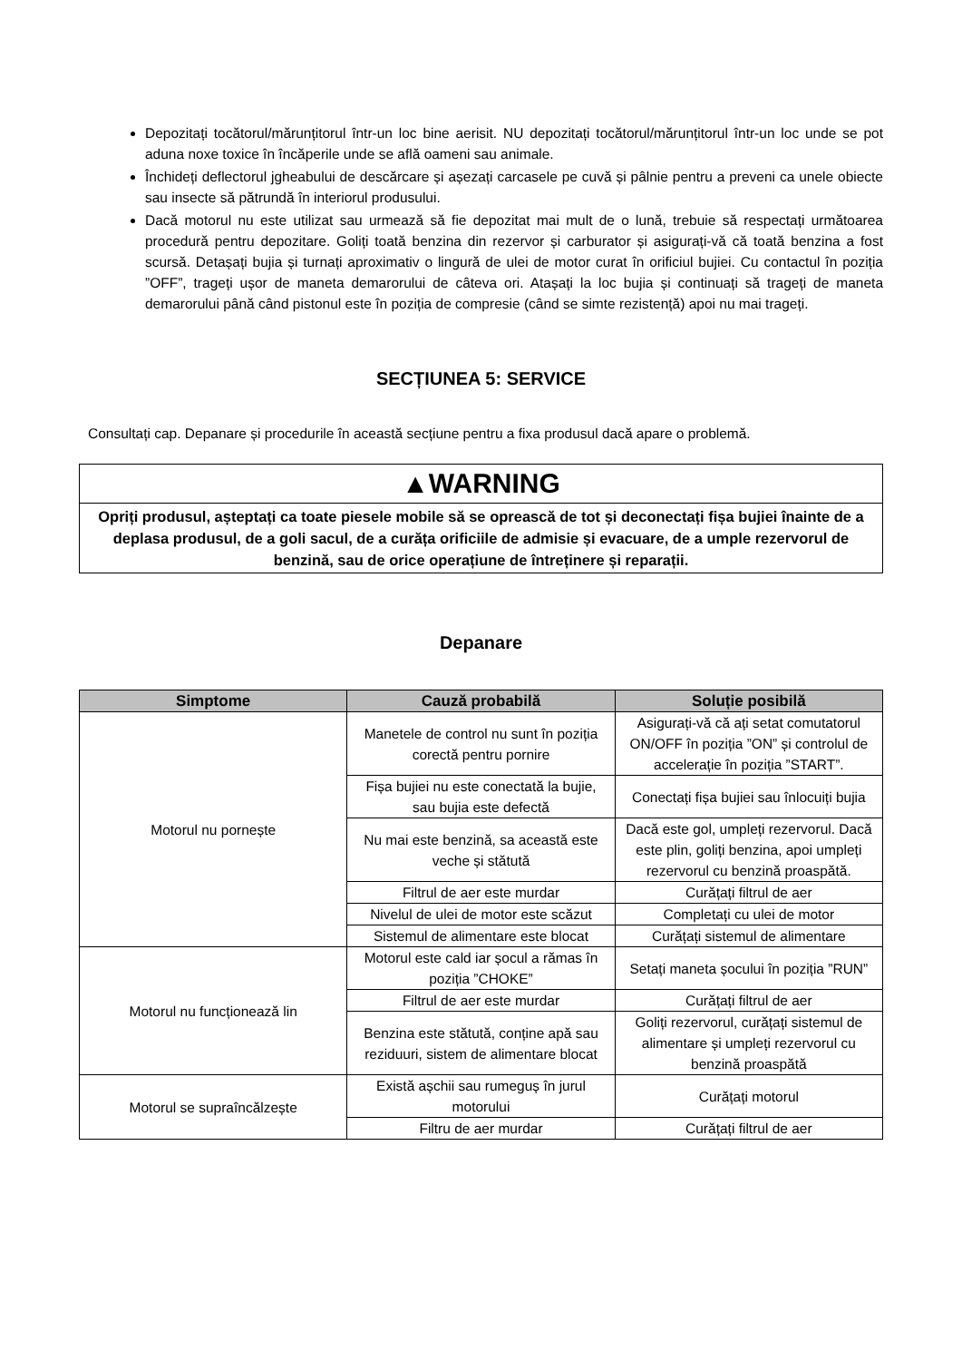Depozitați tocătorul/mărunțitorul într-un loc bine aerisit. NU depozitați tocătorul/mărunțitorul într-un loc unde se pot aduna noxe toxice în încăperile unde se află oameni sau animale.
Închideți deflectorul jgheabului de descărcare și așezați carcasele pe cuvă și pâlnie pentru a preveni ca unele obiecte sau insecte să pătrundă în interiorul produsului.
Dacă motorul nu este utilizat sau urmează să fie depozitat mai mult de o lună, trebuie să respectați următoarea procedură pentru depozitare. Goliți toată benzina din rezervor și carburator și asigurați-vă că toată benzina a fost scursă. Detașați bujia și turnați aproximativ o lingură de ulei de motor curat în orificiul bujiei. Cu contactul în poziția ”OFF”, trageți ușor de maneta demarorului de câteva ori. Atașați la loc bujia și continuați să trageți de maneta demarorului până când pistonul este în poziția de compresie (când se simte rezistență) apoi nu mai trageți.
SECȚIUNEA 5: SERVICE
Consultați cap. Depanare și procedurile în această secțiune pentru a fixa produsul dacă apare o problemă.
▲WARNING
Opriți produsul, așteptați ca toate piesele mobile să se oprească de tot și deconectați fișa bujiei înainte de a deplasa produsul, de a goli sacul, de a curăța orificiile de admisie și evacuare, de a umple rezervorul de benzină, sau de orice operațiune de întreținere și reparații.
Depanare
| Simptome | Cauză probabilă | Soluție posibilă |
| --- | --- | --- |
| Motorul nu pornește | Manetele de control nu sunt în poziția corectă pentru pornire | Asigurați-vă că ați setat comutatorul ON/OFF în poziția ”ON” și controlul de accelerație în poziția ”START”. |
| | Fișa bujiei nu este conectată la bujie, sau bujia este defectă | Conectați fișa bujiei sau înlocuiți bujia |
| | Nu mai este benzină, sa această este veche și stătută | Dacă este gol, umpleți rezervorul. Dacă este plin, goliți benzina, apoi umpleți rezervorul cu benzină proaspătă. |
| | Filtrul de aer este murdar | Curățați filtrul de aer |
| | Nivelul de ulei de motor este scăzut | Completați cu ulei de motor |
| | Sistemul de alimentare este blocat | Curățați sistemul de alimentare |
| Motorul nu funcționează lin | Motorul este cald iar șocul a rămas în poziția ”CHOKE” | Setați maneta șocului în poziția ”RUN” |
| | Filtrul de aer este murdar | Curățați filtrul de aer |
| | Benzina este stătută, conține apă sau reziduuri, sistem de alimentare blocat | Goliți rezervorul, curățați sistemul de alimentare și umpleți rezervorul cu benzină proaspătă |
| Motorul se supraîncălzește | Există așchii sau rumeguș în jurul motorului | Curățați motorul |
| | Filtru de aer murdar | Curățați filtrul de aer |